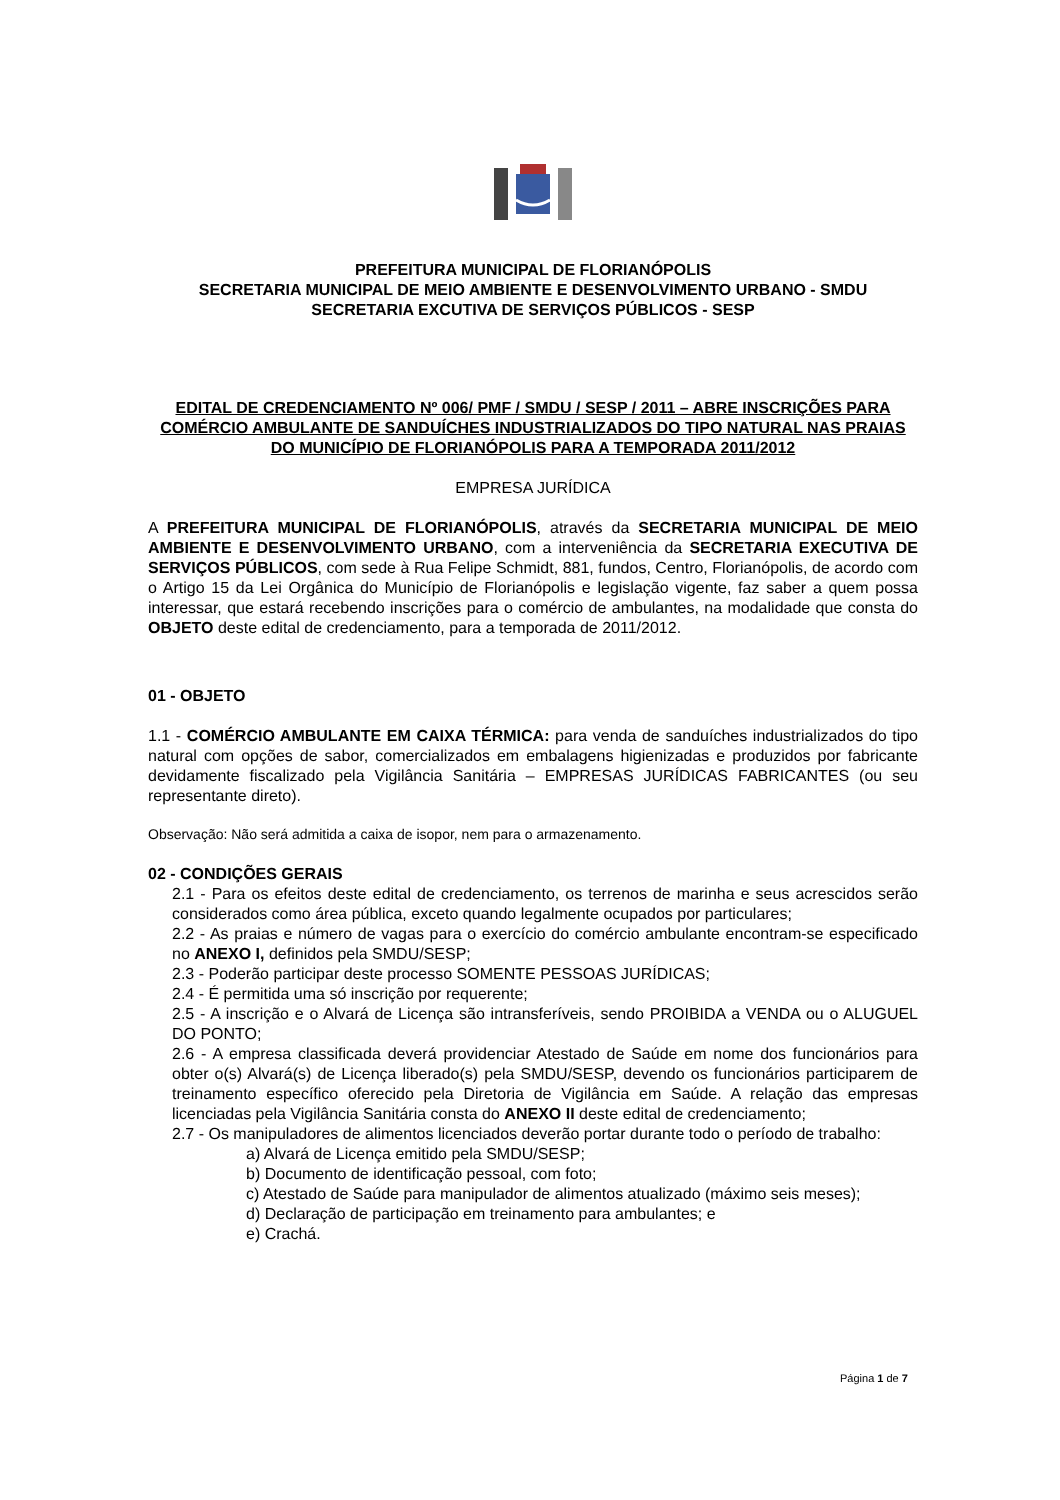PREFEITURA MUNICIPAL DE FLORIANÓPOLIS
SECRETARIA MUNICIPAL DE MEIO AMBIENTE E DESENVOLVIMENTO URBANO - SMDU
SECRETARIA EXCUTIVA DE SERVIÇOS PÚBLICOS - SESP
EDITAL DE CREDENCIAMENTO Nº 006/ PMF / SMDU / SESP / 2011 – ABRE INSCRIÇÕES PARA COMÉRCIO AMBULANTE DE SANDUÍCHES INDUSTRIALIZADOS DO TIPO NATURAL NAS PRAIAS DO MUNICÍPIO DE FLORIANÓPOLIS PARA A TEMPORADA 2011/2012
EMPRESA JURÍDICA
A PREFEITURA MUNICIPAL DE FLORIANÓPOLIS, através da SECRETARIA MUNICIPAL DE MEIO AMBIENTE E DESENVOLVIMENTO URBANO, com a interveniência da SECRETARIA EXECUTIVA DE SERVIÇOS PÚBLICOS, com sede à Rua Felipe Schmidt, 881, fundos, Centro, Florianópolis, de acordo com o Artigo 15 da Lei Orgânica do Município de Florianópolis e legislação vigente, faz saber a quem possa interessar, que estará recebendo inscrições para o comércio de ambulantes, na modalidade que consta do OBJETO deste edital de credenciamento, para a temporada de 2011/2012.
01 - OBJETO
1.1 - COMÉRCIO AMBULANTE EM CAIXA TÉRMICA: para venda de sanduíches industrializados do tipo natural com opções de sabor, comercializados em embalagens higienizadas e produzidos por fabricante devidamente fiscalizado pela Vigilância Sanitária – EMPRESAS JURÍDICAS FABRICANTES (ou seu representante direto).
Observação: Não será admitida a caixa de isopor, nem para o armazenamento.
02 - CONDIÇÕES GERAIS
2.1 - Para os efeitos deste edital de credenciamento, os terrenos de marinha e seus acrescidos serão considerados como área pública, exceto quando legalmente ocupados por particulares;
2.2 - As praias e número de vagas para o exercício do comércio ambulante encontram-se especificado no ANEXO I, definidos pela SMDU/SESP;
2.3 - Poderão participar deste processo SOMENTE PESSOAS JURÍDICAS;
2.4 - É permitida uma só inscrição por requerente;
2.5 - A inscrição e o Alvará de Licença são intransferíveis, sendo PROIBIDA a VENDA ou o ALUGUEL DO PONTO;
2.6 - A empresa classificada deverá providenciar Atestado de Saúde em nome dos funcionários para obter o(s) Alvará(s) de Licença liberado(s) pela SMDU/SESP, devendo os funcionários participarem de treinamento específico oferecido pela Diretoria de Vigilância em Saúde. A relação das empresas licenciadas pela Vigilância Sanitária consta do ANEXO II deste edital de credenciamento;
2.7 - Os manipuladores de alimentos licenciados deverão portar durante todo o período de trabalho:
a) Alvará de Licença emitido pela SMDU/SESP;
b) Documento de identificação pessoal, com foto;
c) Atestado de Saúde para manipulador de alimentos atualizado (máximo seis meses);
d) Declaração de participação em treinamento para ambulantes; e
e) Crachá.
Página 1 de 7